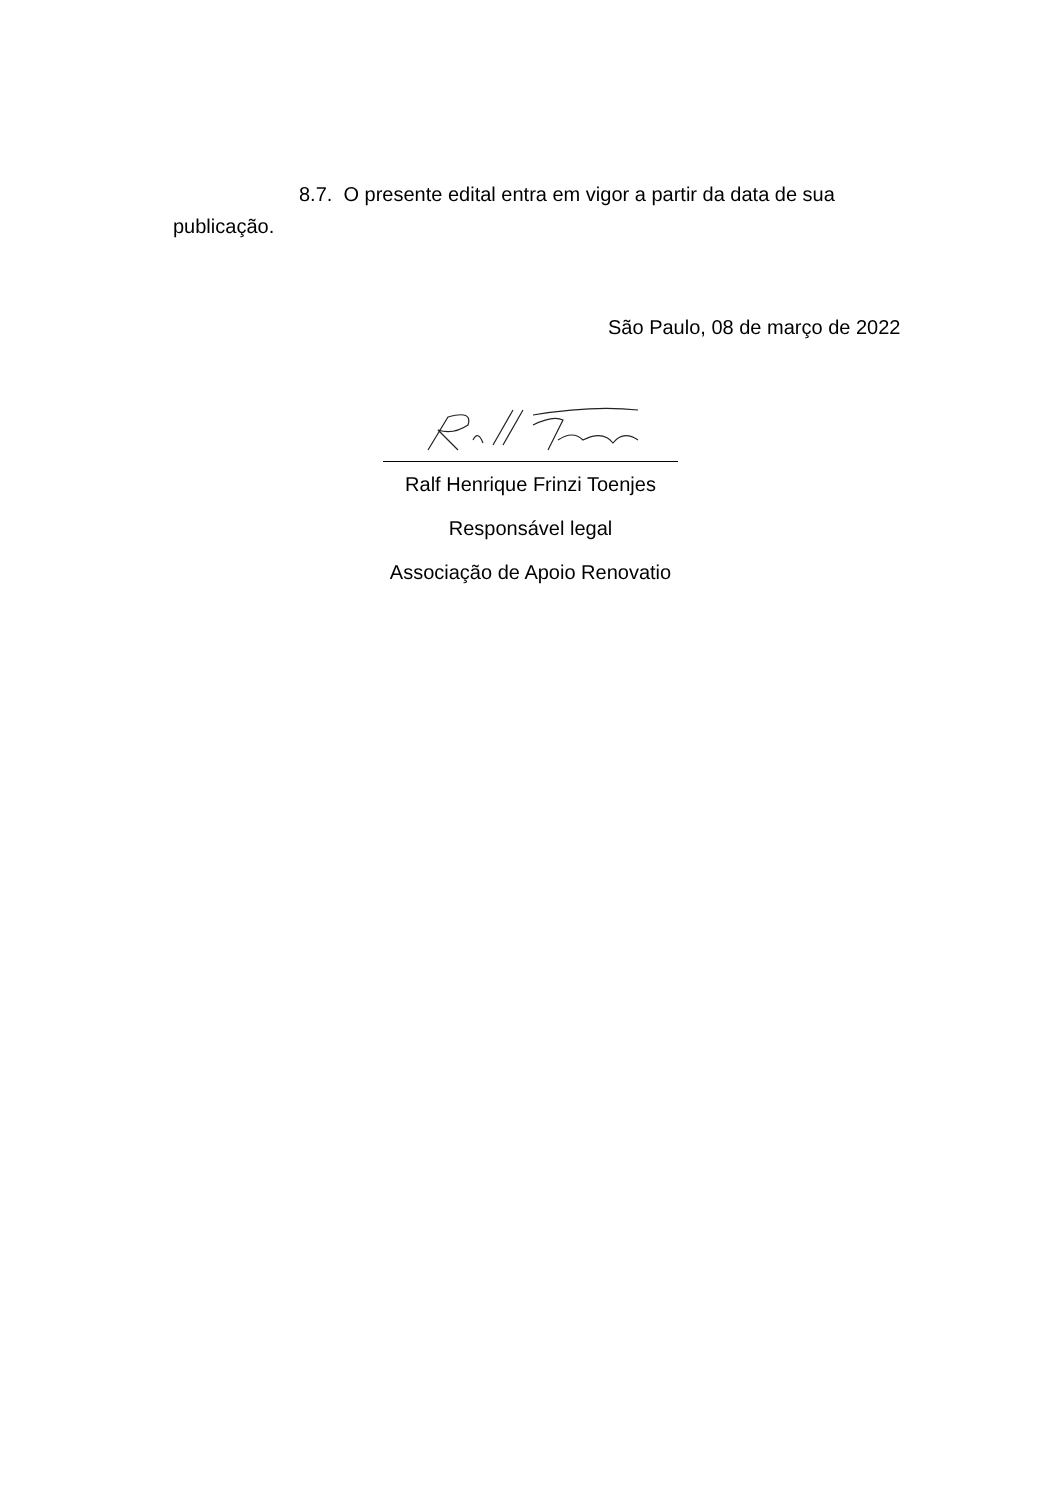8.7. O presente edital entra em vigor a partir da data de sua publicação.
São Paulo, 08 de março de 2022
Ralf Henrique Frinzi Toenjes
Responsável legal
Associação de Apoio Renovatio